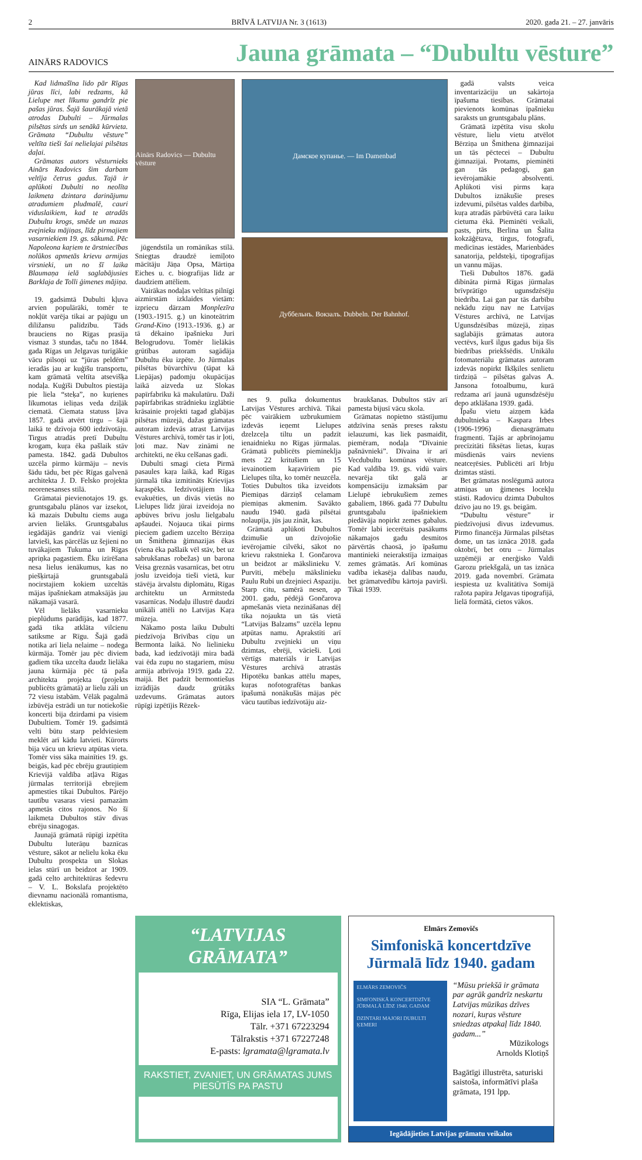2 BRĪVĀ LATVIJA Nr. 3 (1613) 2020. gada 21. – 27. janvāris
AINĀRS RADOVICS
Jauna grāmata – “Dubultu vēsture”
Kad lidmašīna lido pār Rīgas jūras līci, labi redzams, kā Lielupe met līkumu gandrīz pie pašas jūras. Šajā šaurākajā vietā atrodas Dubulti – Jūrmalas pilsētas sirds un senākā kūrvieta. Grāmata “Dubultu vēsture” veltīta tieši šai nelielajai pilsētas daļai.
Grāmatas autors vēsturnieks Ainārs Radovics šim darbam veltīja četrus gadus. Tajā ir aplūkoti Dubulti no neolīta laikmeta dzintara darinājumu atradumiem pludmalē, cauri viduslaikiem, kad te atradās Dubultu krogs, smēde un mazas zvejnieku mājiņas, līdz pirmajiem vasarniekiem 19. gs. sākumā. Pēc Napoleona kaŗiem te ārstniecības nolūkos apmetās krievu armijas virsnieki, un no šī laika Blaumaņa ielā saglabājusies Barklaja de Tolli ģimenes mājiņa.
19. gadsimtā Dubulti kļuva arvien populārāki, tomēr te nokļūt varēja tikai ar pajūgu un diližansu palīdzību. Tāds brauciens no Rīgas prasīja vismaz 3 stundas, taču no 1844. gada Rīgas un Jelgavas turīgākie vācu pilsoņi uz “jūras peldēm” ieradās jau ar kuģīšu transportu, kam grāmatā veltīta atsevišķa nodaļa. Kuģīši Dubultos piestāja pie liela “steķa”, no kuŗienes līkumotas ieliņas veda dziļāk ciematā. Ciemata statuss ļāva 1857. gadā atvērt tirgu – šajā laikā te dzīvoja 600 iedzīvotāju. Tirgus atradās pretī Dubultu krogam, kuŗa ēka pašlaik stāv pamesta. 1842. gadā Dubultos uzcēla pirmo kūrmāju – nevis šādu tādu, bet pēc Rīgas galvenā architekta J. D. Felsko projekta neorenesanses stilā.
Grāmatai pievienotajos 19. gs. gruntsgabalu plānos var izsekot, kā mazais Dubultu ciems auga arvien lielāks. Gruntsgabalus iegādājās gandrīz vai vienīgi latvieši, kas pārcēlās uz šejieni no tuvākajiem Tukuma un Rīgas apriņka pagastiem. Ēku izīrēšana nesa lielus ienākumus, kas no piešķirtajā gruntsgabalā nocirstajiem kokiem uzceltās mājas īpašniekam atmaksājās jau nākamajā vasarā.
Vēl lielāks vasarnieku pieplūdums parādījās, kad 1877. gadā tika atklāta vilcienu satiksme ar Rīgu. Šajā gadā notika arī liela nelaime – nodega kūrmāja. Tomēr jau pēc diviem gadiem tika uzcelta daudz lielāka jauna kūrmāja pēc tā paša architekta projekta (projekts publicēts grāmatā) ar lielu zāli un 72 viesu istabām. Vēlāk pagalmā izbūvēja estrādi un tur notiekošie koncerti bija dzirdami pa visiem Dubultiem. Tomēr 19. gadsimtā velti būtu starp peldviesiem meklēt arī kādu latvieti. Kūrorts bija vācu un krievu atpūtas vieta. Tomēr viss sāka mainīties 19. gs. beigās, kad pēc ebrēju grautiņiem Krievijā valdība atļāva Rīgas jūrmalas territorijā ebrejiem apmesties tikai Dubultos. Pārējo tautību vasaras viesi pamazām apmetās citos rajonos. No šī laikmeta Dubultos stāv divas ebrēju sinagogas.
Jaunajā grāmatā rūpīgi izpētīta Dubultu luterāņu baznīcas vēsture, sākot ar nelielu koka ēku Dubultu prospekta un Slokas ielas stūrī un beidzot ar 1909. gadā celto architektūras šedevru – V. L. Bokslafa projektēto dievnamu nacionālā romantisma, eklektiskas,
Ainārs Radovics — Dubultu vēsture
jūgendstila un romānikas stilā. Sniegtas draudzē iemīļoto mācītāju Jāņa Opsa, Mārtiņa Eiches u. c. biografijas līdz ar daudziem attēliem.
Vairākas nodaļas veltītas pilnīgi aizmirstām izklaides vietām: izpriecu dārzam Monplezīra (1903.-1915. g.) un kinoteātrim Grand-Kino (1913.-1936. g.) ar tā dēkaino īpašnieku Juri Belogrudovu. Tomēr lielākās grūtības autoram sagādāja Dubultu ēku izpēte. Jo Jūrmalas pilsētas būvarchīvu (tāpat kā Liepājas) padomju okupācijas laikā aizveda uz Slokas papīrfabriku kā makulatūru. Daži papīrfabrikas strādnieku izglābtie krāsainie projekti tagad glabājas pilsētas mūzejā, dažas grāmatas autoram izdevās atrast Latvijas Vēstures archīvā, tomēr tas ir ļoti, ļoti maz. Nav zināmi ne architekti, ne ēku celšanas gadi.
Dubulti smagi cieta Pirmā pasaules kaŗa laikā, kad Rīgas jūrmalā tika izmitināts Krievijas kaŗaspēks. Iedzīvotājiem lika evakuēties, un divās vietās no Lielupes līdz jūrai izveidoja no apbūves brīvu joslu lielgabalu apšaudei. Nojauca tikai pirms pieciem gadiem uzcelto Bērziņa un Šmithena ģimnazijas ēkas (viena ēka pašlaik vēl stāv, bet uz sabrukšanas robežas) un barona Veisa greznās vasarnīcas, bet otru joslu izveidoja tieši vietā, kur stāvēja ārvalstu diplomātu, Rīgas architektu un Armitsteda vasarnīcas. Nodaļu illustrē daudzi unikāli attēli no Latvijas Kaŗa mūzeja.
Nākamo posta laiku Dubulti piedzīvoja Brīvības cīņu un Bermonta laikā. No lielinieku bada, kad iedzīvotāji mira badā vai ēda zupu no stagariem, mūsu armija atbrīvoja 1919. gada 22. maijā. Bet padzīt bermontiešus izrādījās daudz grūtāks uzdevums. Grāmatas autors rūpīgi izpētījis Rēzek-
Дамское купанье. — Im Damenbad
Дуббельнъ. Вокзалъ. Dubbeln. Der Bahnhof.
nes 9. pulka dokumentus Latvijas Vēstures archīvā. Tikai pēc vairākiem uzbrukumiem izdevās ieņemt Lielupes dzelzceļa tiltu un padzīt ienaidnieku no Rīgas jūrmalas. Grāmatā publicēts piemineklja mets 22 kritušiem un 15 ievainotiem kaŗavīriem pie Lielupes tilta, ko tomēr neuzcēla. Toties Dubultos tika izveidots Piemiņas dārziņš celamam piemiņas akmenim. Savākto naudu 1940. gadā pilsētai nolaupīja, jūs jau zināt, kas.
Grāmatā aplūkoti Dubultos dzimušie un dzīvojošie ievērojamie cilvēki, sākot no krievu rakstnieka I. Gončarova un beidzot ar mākslinieku V. Purvīti, mēbeļu mākslinieku Paulu Rubi un dzejnieci Aspaziju. Starp citu, samērā nesen, ap 2001. gadu, pēdējā Gončarova apmešanās vieta nezināšanas dēļ tika nojaukta un tās vietā “Latvijas Balzams” uzcēla lepnu atpūtas namu. Aprakstīti arī Dubultu zvejnieki un viņu dzimtas, ebrēji, vācieši. Ļoti vērtīgs materiāls ir Latvijas Vēstures archīvā atrastās Hipotēku bankas attēlu mapes, kuŗas nofotografētas bankas īpašumā nonākušās mājas pēc vācu tautības iedzīvotāju aiz-
braukšanas. Dubultos stāv arī pamesta bijusī vācu skola.
Grāmatas nopietno stāstījumu atdzīvina senās preses rakstu ielauzumi, kas liek pasmaidīt, piemēram, nodaļa “Dīvainie pašnāvnieki”. Dīvaina ir arī Vecdubultu komūnas vēsture. Kad valdība 19. gs. vidū vairs nevarēja tikt galā ar kompensāciju izmaksām par Lielupē iebrukušiem zemes gabaliem, 1866. gadā 77 Dubultu gruntsgabalu īpašniekiem piedāvāja nopirkt zemes gabalus. Tomēr labi iecerētais pasākums nākamajos gadu desmitos pārvērtās chaosā, jo īpašumu mantinieki neierakstīja izmaiņas zemes grāmatās. Arī komūnas vadība iekasēja dalības naudu, bet grāmatvedību kārtoja pavirši. Tikai 1939.
gadā valsts veica inventarizāciju un sakārtoja īpašuma tiesības. Grāmatai pievienots komūnas īpašnieku saraksts un gruntsgabalu plāns.
Grāmatā izpētīta visu skolu vēsture, lielu vietu atvēlot Bērziņa un Šmithena ģimnazijai un tās pēctecei – Dubultu ģimnazijai. Protams, pieminēti gan tās pedagogi, gan ievērojamākie absolventi. Aplūkoti visi pirms kaŗa Dubultos iznākušie preses izdevumi, pilsētas valdes darbība, kuŗa atradās pārbūvētā cara laiku cietuma ēkā. Pieminēti veikali, pasts, pirts, Berlina un Šalita kokzāģētava, tirgus, fotografi, medicīnas iestādes, Marienbādes sanatorija, peldsteķi, tipografijas un vannu mājas.
Tieši Dubultos 1876. gadā dibināta pirmā Rīgas jūrmalas brīvprātīgo ugunsdzēsēju biedrība. Lai gan par tās darbību nekādu ziņu nav ne Latvijas Vēstures archīvā, ne Latvijas Ugunsdzēsības mūzejā, ziņas saglabājis grāmatas autora vectēvs, kurš ilgus gadus bija šīs biedrības priekšsēdis. Unikālu fotomateriālu grāmatas autoram izdevās nopirkt Ikšķiles senlietu tirdziņā – pilsētas galvas A. Jansona fotoalbumu, kurā redzama arī jaunā ugunsdzēsēju depo atklāšana 1939. gadā.
Īpašu vietu aizņem kāda dubultnieka – Kaspara Irbes (1906-1996) dienasgrāmatu fragmenti. Tajās ar apbrīnojamu precīzitāti fiksētas lietas, kuŗas mūsdienās vairs neviens neatceŗēsies. Publicēti arī Irbju dzimtas stāsti.
Bet grāmatas noslēgumā autora atmiņas un ģimenes locekļu stāsti. Radovicu dzimta Dubultos dzīvo jau no 19. gs. beigām.
“Dubultu vēsture” ir piedzīvojusi divus izdevumus. Pirmo financēja Jūrmalas pilsētas dome, un tas iznāca 2018. gada oktobrī, bet otru – Jūrmalas uzņēmēji ar enerģisko Valdi Garozu priekšgalā, un tas iznāca 2019. gada novembrī. Grāmata iespiesta uz kvalitātīva Somijā ražota papīra Jelgavas tipografijā, lielā formātā, cietos vākos.
“LATVIJAS GRĀMATA”
SIA “L. Grāmata”
Rīga, Elijas iela 17, LV-1050
Tālr. +371 67223294
Tālrakstis +371 67227248
E-pasts: lgramata@lgramata.lv
RAKSTIET, ZVANIET, UN GRĀMATAS JUMS PIESŪTĪS PA PASTU
Elmārs Zemovičs
Simfoniskā koncertdzīve Jūrmalā līdz 1940. gadam
ELMĀRS ZEMOVIČS
SIMFONISKĀ KONCERTDZĪVE JŪRMALĀ LĪDZ 1940. GADAM
DZINTARI MAJORI DUBULTI ĶEMERI
“Mūsu priekšā ir grāmata par agrāk gandrīz neskartu Latvijas mūzikas dzīves nozari, kuŗas vēsture sniedzas atpakaļ līdz 1840. gadam...”
Mūzikologs
Arnolds Klotiņš
Bagātīgi illustrēta, saturiski saistoša, informātīvi plaša grāmata, 191 lpp.
Iegādājieties Latvijas grāmatu veikalos